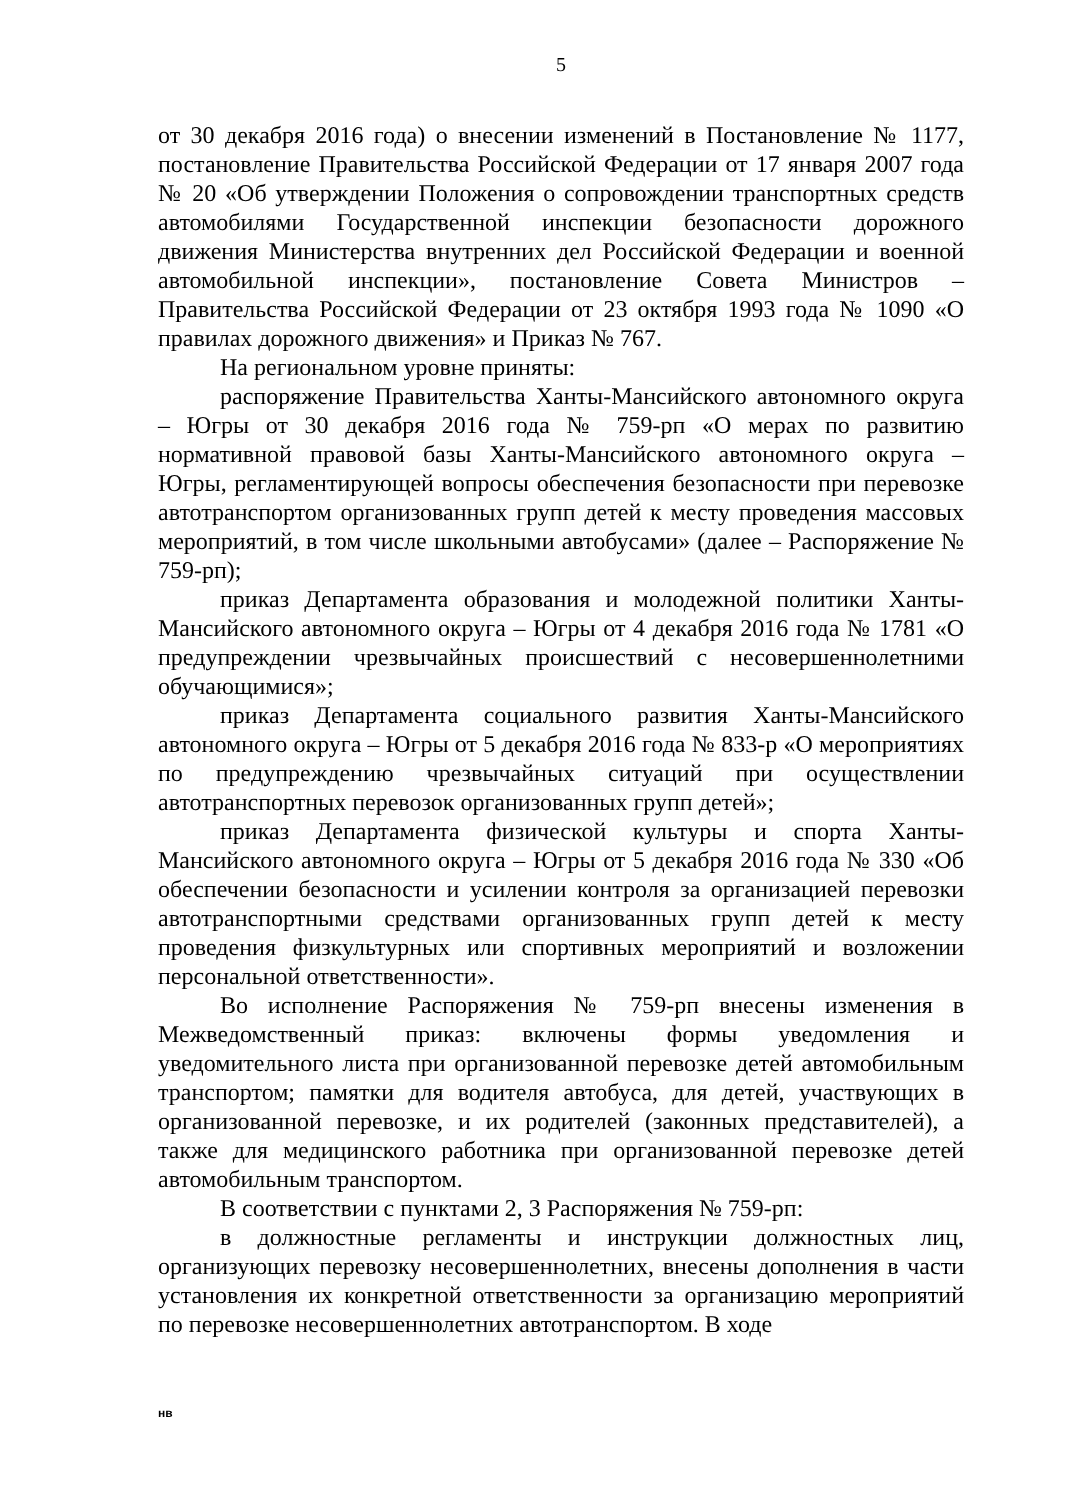5
от 30 декабря 2016 года) о внесении изменений в Постановление № 1177, постановление Правительства Российской Федерации от 17 января 2007 года № 20 «Об утверждении Положения о сопровождении транспортных средств автомобилями Государственной инспекции безопасности дорожного движения Министерства внутренних дел Российской Федерации и военной автомобильной инспекции», постановление Совета Министров – Правительства Российской Федерации от 23 октября 1993 года № 1090 «О правилах дорожного движения» и Приказ № 767.
На региональном уровне приняты:
распоряжение Правительства Ханты-Мансийского автономного округа – Югры от 30 декабря 2016 года № 759-рп «О мерах по развитию нормативной правовой базы Ханты-Мансийского автономного округа – Югры, регламентирующей вопросы обеспечения безопасности при перевозке автотранспортом организованных групп детей к месту проведения массовых мероприятий, в том числе школьными автобусами» (далее – Распоряжение № 759-рп);
приказ Департамента образования и молодежной политики Ханты-Мансийского автономного округа – Югры от 4 декабря 2016 года № 1781 «О предупреждении чрезвычайных происшествий с несовершеннолетними обучающимися»;
приказ Департамента социального развития Ханты-Мансийского автономного округа – Югры от 5 декабря 2016 года № 833-р «О мероприятиях по предупреждению чрезвычайных ситуаций при осуществлении автотранспортных перевозок организованных групп детей»;
приказ Департамента физической культуры и спорта Ханты-Мансийского автономного округа – Югры от 5 декабря 2016 года № 330 «Об обеспечении безопасности и усилении контроля за организацией перевозки автотранспортными средствами организованных групп детей к месту проведения физкультурных или спортивных мероприятий и возложении персональной ответственности».
Во исполнение Распоряжения № 759-рп внесены изменения в Межведомственный приказ: включены формы уведомления и уведомительного листа при организованной перевозке детей автомобильным транспортом; памятки для водителя автобуса, для детей, участвующих в организованной перевозке, и их родителей (законных представителей), а также для медицинского работника при организованной перевозке детей автомобильным транспортом.
В соответствии с пунктами 2, 3 Распоряжения № 759-рп:
в должностные регламенты и инструкции должностных лиц, организующих перевозку несовершеннолетних, внесены дополнения в части установления их конкретной ответственности за организацию мероприятий по перевозке несовершеннолетних автотранспортом. В ходе
нв